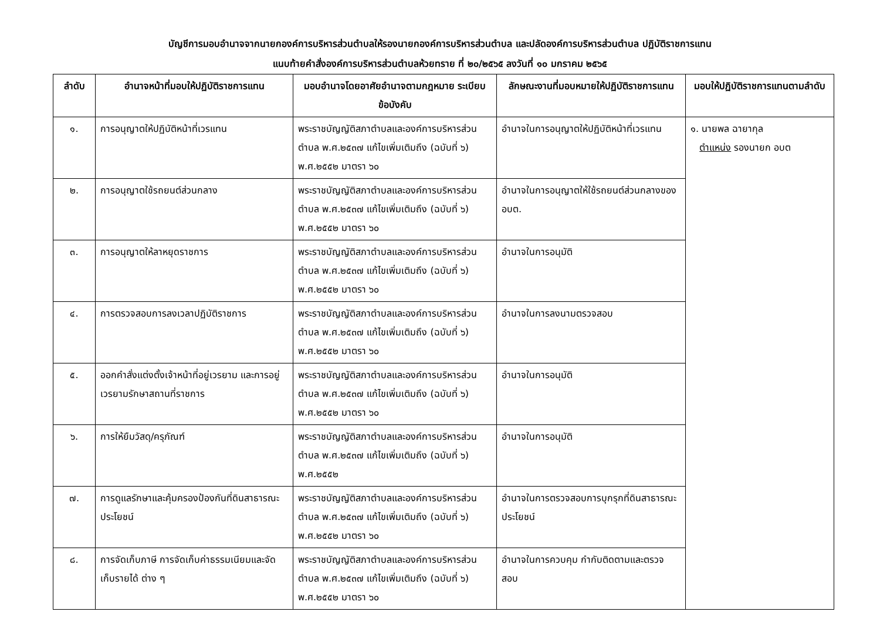บัญชีการมอบอำนาจจากนายกองค์การบริหารส่วนตำบลให้รองนายกองค์การบริหารส่วนตำบล และปลัดองค์การบริหารส่วนตำบล ปฏิบัติราชการแทน
แนบท้ายคำสั่งองค์การบริหารส่วนตำบลห้วยทราย ที่ ๒๐/๒๕๖๕ ลงวันที่ ๑๐ มกราคม ๒๕๖๕
| ลำดับ | อำนาจหน้าที่มอบให้ปฏิบัติราชการแทน | มอบอำนาจโดยอาศัยอำนาจตามกฎหมาย ระเบียบ ข้อบังคับ | ลักษณะงานที่มอบหมายให้ปฏิบัติราชการแทน | มอบให้ปฏิบัติราชการแทนตามลำดับ |
| --- | --- | --- | --- | --- |
| ๑. | การอนุญาตให้ปฏิบัติหน้าที่เวรแทน | พระราชบัญญัติสภาตำบลและองค์การบริหารส่วนตำบล พ.ศ.๒๕๓๗ แก้ไขเพิ่มเติมถึง (ฉบับที่ ๖) พ.ศ.๒๕๕๒ มาตรา ๖๐ | อำนาจในการอนุญาตให้ปฏิบัติหน้าที่เวรแทน | ๑. นายพล ฉายากุล ตำแหน่ง รองนายก อบต |
| ๒. | การอนุญาตใช้รถยนต์ส่วนกลาง | พระราชบัญญัติสภาตำบลและองค์การบริหารส่วนตำบล พ.ศ.๒๕๓๗ แก้ไขเพิ่มเติมถึง (ฉบับที่ ๖) พ.ศ.๒๕๕๒ มาตรา ๖๐ | อำนาจในการอนุญาตให้ใช้รถยนต์ส่วนกลางของ อบต. | |
| ๓. | การอนุญาตให้ลาหยุดราชการ | พระราชบัญญัติสภาตำบลและองค์การบริหารส่วนตำบล พ.ศ.๒๕๓๗ แก้ไขเพิ่มเติมถึง (ฉบับที่ ๖) พ.ศ.๒๕๕๒ มาตรา ๖๐ | อำนาจในการอนุมัติ | |
| ๔. | การตรวจสอบการลงเวลาปฏิบัติราชการ | พระราชบัญญัติสภาตำบลและองค์การบริหารส่วนตำบล พ.ศ.๒๕๓๗ แก้ไขเพิ่มเติมถึง (ฉบับที่ ๖) พ.ศ.๒๕๕๒ มาตรา ๖๐ | อำนาจในการลงนามตรวจสอบ | |
| ๕. | ออกคำสั่งแต่งตั้งเจ้าหน้าที่อยู่เวรยาม และการอยู่เวรยามรักษาสถานที่ราชการ | พระราชบัญญัติสภาตำบลและองค์การบริหารส่วนตำบล พ.ศ.๒๕๓๗ แก้ไขเพิ่มเติมถึง (ฉบับที่ ๖) พ.ศ.๒๕๕๒ มาตรา ๖๐ | อำนาจในการอนุมัติ | |
| ๖. | การให้ยืมวัสดุ/ครุภัณฑ์ | พระราชบัญญัติสภาตำบลและองค์การบริหารส่วนตำบล พ.ศ.๒๕๓๗ แก้ไขเพิ่มเติมถึง (ฉบับที่ ๖) พ.ศ.๒๕๕๒ | อำนาจในการอนุมัติ | |
| ๗. | การดูแลรักษาและคุ้มครองป้องกันที่ดินสาธารณะประโยชน์ | พระราชบัญญัติสภาตำบลและองค์การบริหารส่วนตำบล พ.ศ.๒๕๓๗ แก้ไขเพิ่มเติมถึง (ฉบับที่ ๖) พ.ศ.๒๕๕๒ มาตรา ๖๐ | อำนาจในการตรวจสอบการบุกรุกที่ดินสาธารณะประโยชน์ | |
| ๘. | การจัดเก็บภาษี การจัดเก็บค่าธรรมเนียมและจัดเก็บรายได้ ต่าง ๆ | พระราชบัญญัติสภาตำบลและองค์การบริหารส่วนตำบล พ.ศ.๒๕๓๗ แก้ไขเพิ่มเติมถึง (ฉบับที่ ๖) พ.ศ.๒๕๕๒ มาตรา ๖๐ | อำนาจในการควบคุม กำกับติดตามและตรวจสอบ | |